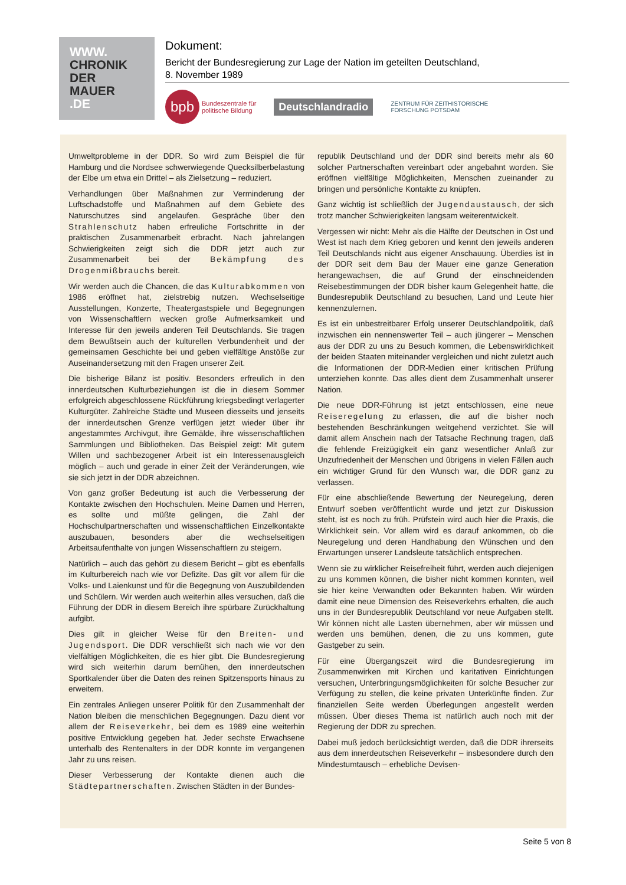WWW.
CHRONIK
DER
MAUER
.DE
Dokument:
Bericht der Bundesregierung zur Lage der Nation im geteilten Deutschland,
8. November 1989
bpb Bundeszentrale für
politische Bildung
Deutschlandradio
ZENTRUM FÜR ZEITHISTORISCHE
FORSCHUNG POTSDAM
Umweltprobleme in der DDR. So wird zum Beispiel die für Hamburg und die Nordsee schwerwiegende Quecksilberbelastung der Elbe um etwa ein Drittel – als Zielsetzung – reduziert.
Verhandlungen über Maßnahmen zur Verminderung der Luftschadstoffe und Maßnahmen auf dem Gebiete des Naturschutzes sind angelaufen. Gespräche über den Strahlenschutz haben erfreuliche Fortschritte in der praktischen Zusammenarbeit erbracht. Nach jahrelangen Schwierigkeiten zeigt sich die DDR jetzt auch zur Zusammenarbeit bei der Bekämpfung des Drogenmißbrauchs bereit.
Wir werden auch die Chancen, die das Kulturabkommen von 1986 eröffnet hat, zielstrebig nutzen. Wechselseitige Ausstellungen, Konzerte, Theatergastspiele und Begegnungen von Wissenschaftlern wecken große Aufmerksamkeit und Interesse für den jeweils anderen Teil Deutschlands. Sie tragen dem Bewußtsein auch der kulturellen Verbundenheit und der gemeinsamen Geschichte bei und geben vielfältige Anstöße zur Auseinandersetzung mit den Fragen unserer Zeit.
Die bisherige Bilanz ist positiv. Besonders erfreulich in den innerdeutschen Kulturbeziehungen ist die in diesem Sommer erfolgreich abgeschlossene Rückführung kriegsbedingt verlagerter Kulturgüter. Zahlreiche Städte und Museen diesseits und jenseits der innerdeutschen Grenze verfügen jetzt wieder über ihr angestammtes Archivgut, ihre Gemälde, ihre wissenschaftlichen Sammlungen und Bibliotheken. Das Beispiel zeigt: Mit gutem Willen und sachbezogener Arbeit ist ein Interessenausgleich möglich – auch und gerade in einer Zeit der Veränderungen, wie sie sich jetzt in der DDR abzeichnen.
Von ganz großer Bedeutung ist auch die Verbesserung der Kontakte zwischen den Hochschulen. Meine Damen und Herren, es sollte und müßte gelingen, die Zahl der Hochschulpartnerschaften und wissenschaftlichen Einzelkontakte auszubauen, besonders aber die wechselseitigen Arbeitsaufenthalte von jungen Wissenschaftlern zu steigern.
Natürlich – auch das gehört zu diesem Bericht – gibt es ebenfalls im Kulturbereich nach wie vor Defizite. Das gilt vor allem für die Volks- und Laienkunst und für die Begegnung von Auszubildenden und Schülern. Wir werden auch weiterhin alles versuchen, daß die Führung der DDR in diesem Bereich ihre spürbare Zurückhaltung aufgibt.
Dies gilt in gleicher Weise für den Breiten- und Jugendsport. Die DDR verschließt sich nach wie vor den vielfältigen Möglichkeiten, die es hier gibt. Die Bundesregierung wird sich weiterhin darum bemühen, den innerdeutschen Sportkalender über die Daten des reinen Spitzensports hinaus zu erweitern.
Ein zentrales Anliegen unserer Politik für den Zusammenhalt der Nation bleiben die menschlichen Begegnungen. Dazu dient vor allem der Reiseverkehr, bei dem es 1989 eine weiterhin positive Entwicklung gegeben hat. Jeder sechste Erwachsene unterhalb des Rentenalters in der DDR konnte im vergangenen Jahr zu uns reisen.
Dieser Verbesserung der Kontakte dienen auch die Städtepartnerschaften. Zwischen Städten in der Bundes-
republik Deutschland und der DDR sind bereits mehr als 60 solcher Partnerschaften vereinbart oder angebahnt worden. Sie eröffnen vielfältige Möglichkeiten, Menschen zueinander zu bringen und persönliche Kontakte zu knüpfen.
Ganz wichtig ist schließlich der Jugendaustausch, der sich trotz mancher Schwierigkeiten langsam weiterentwickelt.
Vergessen wir nicht: Mehr als die Hälfte der Deutschen in Ost und West ist nach dem Krieg geboren und kennt den jeweils anderen Teil Deutschlands nicht aus eigener Anschauung. Überdies ist in der DDR seit dem Bau der Mauer eine ganze Generation herangewachsen, die auf Grund der einschneidenden Reisebestimmungen der DDR bisher kaum Gelegenheit hatte, die Bundesrepublik Deutschland zu besuchen, Land und Leute hier kennenzulernen.
Es ist ein unbestreitbarer Erfolg unserer Deutschlandpolitik, daß inzwischen ein nennenswerter Teil – auch jüngerer – Menschen aus der DDR zu uns zu Besuch kommen, die Lebenswirklichkeit der beiden Staaten miteinander vergleichen und nicht zuletzt auch die Informationen der DDR-Medien einer kritischen Prüfung unterziehen konnte. Das alles dient dem Zusammenhalt unserer Nation.
Die neue DDR-Führung ist jetzt entschlossen, eine neue Reiseregelung zu erlassen, die auf die bisher noch bestehenden Beschränkungen weitgehend verzichtet. Sie will damit allem Anschein nach der Tatsache Rechnung tragen, daß die fehlende Freizügigkeit ein ganz wesentlicher Anlaß zur Unzufriedenheit der Menschen und übrigens in vielen Fällen auch ein wichtiger Grund für den Wunsch war, die DDR ganz zu verlassen.
Für eine abschließende Bewertung der Neuregelung, deren Entwurf soeben veröffentlicht wurde und jetzt zur Diskussion steht, ist es noch zu früh. Prüfstein wird auch hier die Praxis, die Wirklichkeit sein. Vor allem wird es darauf ankommen, ob die Neuregelung und deren Handhabung den Wünschen und den Erwartungen unserer Landsleute tatsächlich entsprechen.
Wenn sie zu wirklicher Reisefreiheit führt, werden auch diejenigen zu uns kommen können, die bisher nicht kommen konnten, weil sie hier keine Verwandten oder Bekannten haben. Wir würden damit eine neue Dimension des Reiseverkehrs erhalten, die auch uns in der Bundesrepublik Deutschland vor neue Aufgaben stellt. Wir können nicht alle Lasten übernehmen, aber wir müssen und werden uns bemühen, denen, die zu uns kommen, gute Gastgeber zu sein.
Für eine Übergangszeit wird die Bundesregierung im Zusammenwirken mit Kirchen und karitativen Einrichtungen versuchen, Unterbringungsmöglichkeiten für solche Besucher zur Verfügung zu stellen, die keine privaten Unterkünfte finden. Zur finanziellen Seite werden Überlegungen angestellt werden müssen. Über dieses Thema ist natürlich auch noch mit der Regierung der DDR zu sprechen.
Dabei muß jedoch berücksichtigt werden, daß die DDR ihrerseits aus dem innerdeutschen Reiseverkehr – insbesondere durch den Mindestumtausch – erhebliche Devisen-
Seite 5 von 8